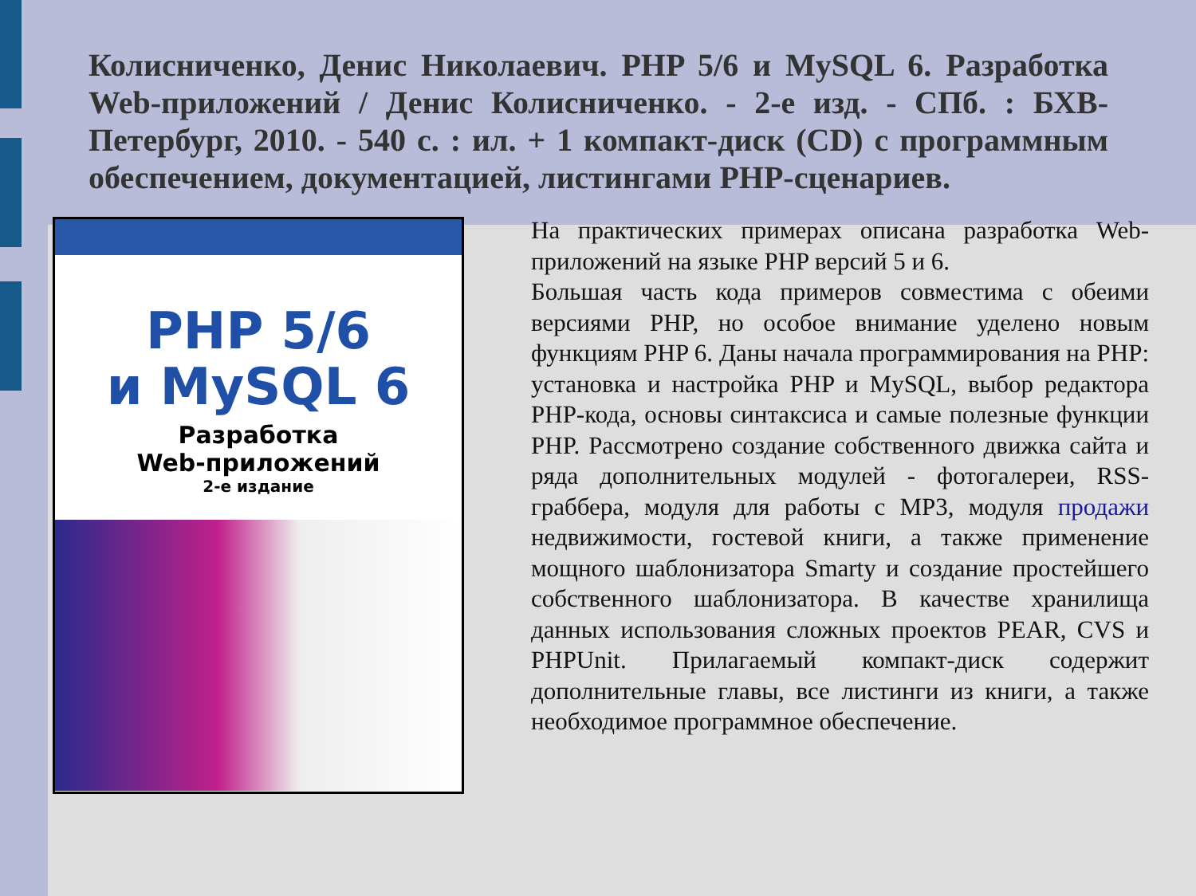Колисниченко, Денис Николаевич. PHP 5/6 и MySQL 6. Разработка Web-приложений / Денис Колисниченко. - 2-е изд. - СПб. : БХВ-Петербург, 2010. - 540 с. : ил. + 1 компакт-диск (CD) с программным обеспечением, документацией, листингами PHP-сценариев.
PHP 5/6
и MySQL 6
Разработка
Web-приложений
2-е издание
На практических примерах описана разработка Web-приложений на языке PHP версий 5 и 6.
Большая часть кода примеров совместима с обеими версиями PHP, но особое внимание уделено новым функциям PHP 6. Даны начала программирования на PHP: установка и настройка PHP и MySQL, выбор редактора PHP-кода, основы синтаксиса и самые полезные функции PHP. Рассмотрено создание собственного движка сайта и ряда дополнительных модулей - фотогалереи, RSS-граббера, модуля для работы с MP3, модуля продажи недвижимости, гостевой книги, а также применение мощного шаблонизатора Smarty и создание простейшего собственного шаблонизатора. В качестве хранилища данных использования сложных проектов PEAR, CVS и PHPUnit. Прилагаемый компакт-диск содержит дополнительные главы, все листинги из книги, а также необходимое программное обеспечение.